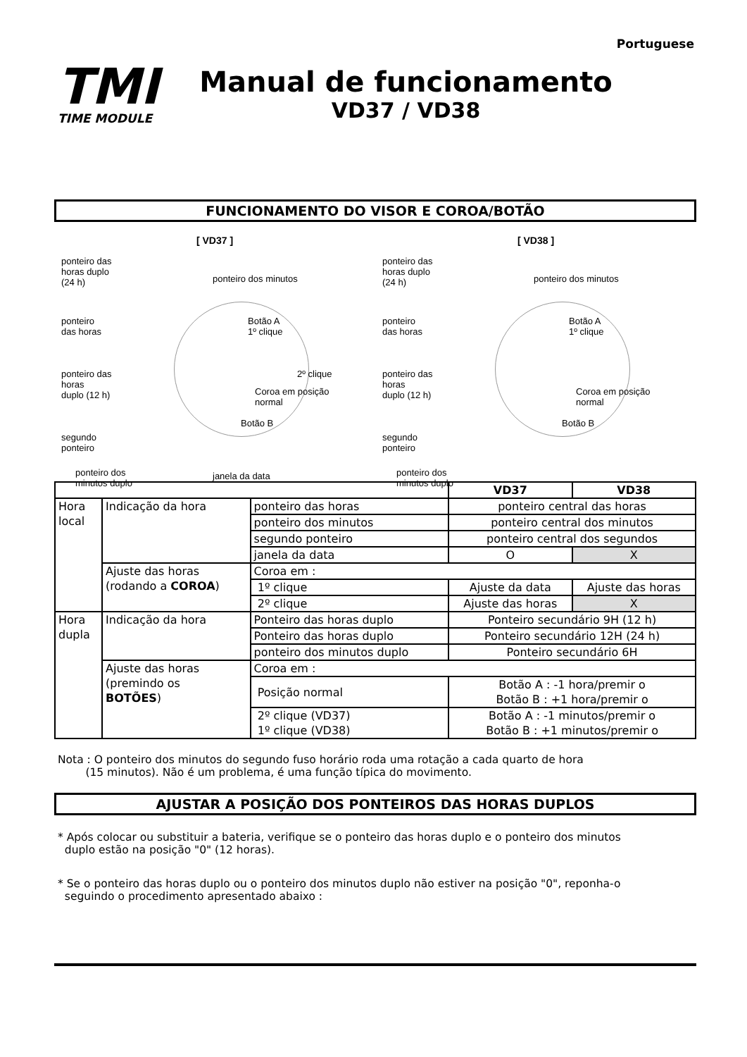Portuguese
TMI
TIME MODULE
Manual de funcionamento
VD37 / VD38
FUNCIONAMENTO DO VISOR E COROA/BOTÃO
[ VD37 ]
ponteiro das
horas duplo
(24 h)
ponteiro dos minutos
ponteiro
das horas
Botão A
1º clique
ponteiro das
horas
duplo (12 h)
2º clique
Coroa em posição
normal
Botão B
segundo
ponteiro
ponteiro dos
minutos duplo
janela da data
[ VD38 ]
ponteiro das
horas duplo
(24 h)
ponteiro dos minutos
ponteiro
das horas
Botão A
1º clique
ponteiro das
horas
duplo (12 h)
Coroa em posição
normal
Botão B
segundo
ponteiro
ponteiro dos
minutos duplo
| | | | VD37 | VD38 |
| --- | --- | --- | --- | --- |
| Hora local | Indicação da hora | ponteiro das horas | ponteiro central das horas | |
| | | ponteiro dos minutos | ponteiro central dos minutos | |
| | | segundo ponteiro | ponteiro central dos segundos | |
| | | janela da data | O | X |
| | Ajuste das horas (rodando a COROA ) | Coroa em : | | |
| | | 1º clique | Ajuste da data | Ajuste das horas |
| | | 2º clique | Ajuste das horas | X |
| Hora dupla | Indicação da hora | Ponteiro das horas duplo | Ponteiro secundário 9H (12 h) | |
| | | Ponteiro das horas duplo | Ponteiro secundário 12H (24 h) | |
| | | ponteiro dos minutos duplo | Ponteiro secundário 6H | |
| | Ajuste das horas (premindo os BOTÕES ) | Coroa em : | | |
| | | Posição normal | Botão A : -1 hora/premir o Botão B : +1 hora/premir o | |
| | | 2º clique (VD37) 1º clique (VD38) | Botão A : -1 minutos/premir o Botão B : +1 minutos/premir o | |
Nota : O ponteiro dos minutos do segundo fuso horário roda uma rotação a cada quarto de hora
(15 minutos). Não é um problema, é uma função típica do movimento.
AJUSTAR A POSIÇÃO DOS PONTEIROS DAS HORAS DUPLOS
* Após colocar ou substituir a bateria, verifique se o ponteiro das horas duplo e o ponteiro dos minutos
duplo estão na posição "0" (12 horas).
* Se o ponteiro das horas duplo ou o ponteiro dos minutos duplo não estiver na posição "0", reponha-o
seguindo o procedimento apresentado abaixo :